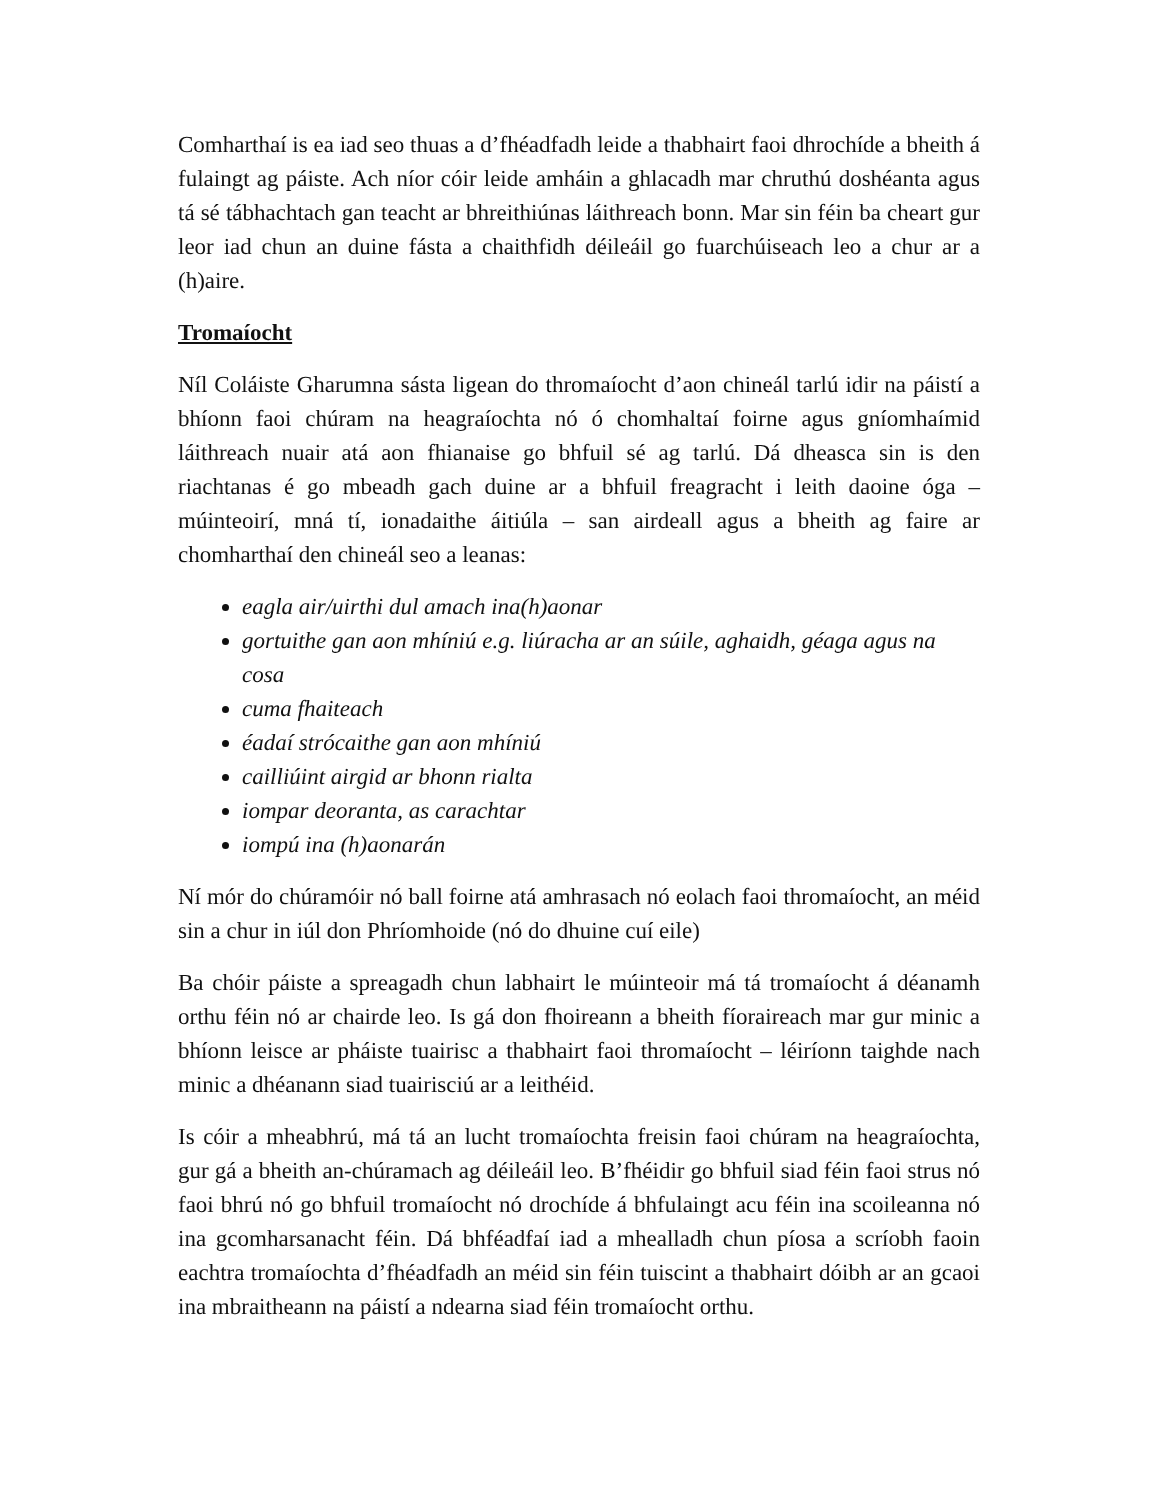Comharthaí is ea iad seo thuas a d’fhéadfadh leide a thabhairt faoi dhrochíde a bheith á fulaingt ag páiste. Ach níor cóir leide amháin a ghlacadh mar chruthú doshéanta agus tá sé tábhachtach gan teacht ar bhreithiúnas láithreach bonn. Mar sin féin ba cheart gur leor iad chun an duine fásta a chaithfidh déileáil go fuarchúiseach leo a chur ar a (h)aire.
Tromaíocht
Níl Coláiste Gharumna sásta ligean do thromaíocht d’aon chineál tarlú idir na páistí a bhíonn faoi chúram na heagraíochta nó ó chomhaltaí foirne agus gníomhaímid láithreach nuair atá aon fhianaise go bhfuil sé ag tarlú. Dá dheasca sin is den riachtanas é go mbeadh gach duine ar a bhfuil freagracht i leith daoine óga – múinteoirí, mná tí, ionadaithe áitiúla – san airdeall agus a bheith ag faire ar chomharthaí den chineál seo a leanas:
eagla air/uirthi dul amach ina(h)aonar
gortuithe gan aon mhíniú e.g. liúracha ar an súile, aghaidh, géaga agus na cosa
cuma fhaiteach
éadaí strócaithe gan aon mhíniú
cailliúint airgid ar bhonn rialta
iompar deoranta, as carachtar
iompú ina (h)aonarán
Ní mór do chúramóir nó ball foirne atá amhrasach nó eolach faoi thromaíocht, an méid sin a chur in iúl don Phríomhoide (nó do dhuine cuí eile)
Ba chóir páiste a spreagadh chun labhairt le múinteoir má tá tromaíocht á déanamh orthu féin nó ar chairde leo. Is gá don fhoireann a bheith fíoraireach mar gur minic a bhíonn leisce ar pháiste tuairisc a thabhairt faoi thromaíocht – léiríonn taighde nach minic a dhéanann siad tuairisciú ar a leithéid.
Is cóir a mheabhrú, má tá an lucht tromaíochta freisin faoi chúram na heagraíochta, gur gá a bheith an-chúramach ag déileáil leo. B’fhéidir go bhfuil siad féin faoi strus nó faoi bhrú nó go bhfuil tromaíocht nó drochíde á bhfulaingt acu féin ina scoileanna nó ina gcomharsanacht féin. Dá bhféadfaí iad a mhealladh chun píosa a scríobh faoin eachtra tromaíochta d’fhéadfadh an méid sin féin tuiscint a thabhairt dóibh ar an gcaoi ina mbraitheann na páistí a ndearna siad féin tromaíocht orthu.